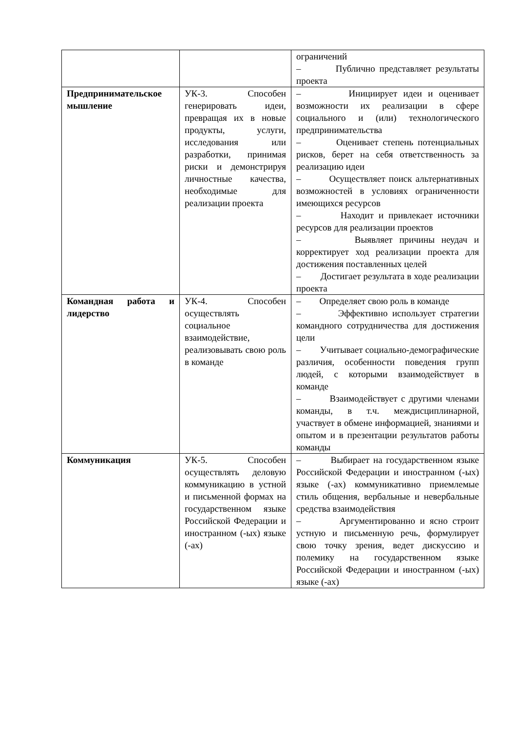| | | ограничений – Публично представляет результаты проекта |
| Предпринимательское мышление | УК-3. Способен генерировать идеи, превращая их в новые продукты, услуги, исследования или разработки, принимая риски и демонстрируя личностные качества, необходимые для реализации проекта | – Инициирует идеи и оценивает возможности их реализации в сфере социального и (или) технологического предпринимательства – Оценивает степень потенциальных рисков, берет на себя ответственность за реализацию идеи – Осуществляет поиск альтернативных возможностей в условиях ограниченности имеющихся ресурсов – Находит и привлекает источники ресурсов для реализации проектов – Выявляет причины неудач и корректирует ход реализации проекта для достижения поставленных целей – Достигает результата в ходе реализации проекта |
| Командная работа и лидерство | УК-4. Способен осуществлять социальное взаимодействие, реализовывать свою роль в команде | – Определяет свою роль в команде – Эффективно использует стратегии командного сотрудничества для достижения цели – Учитывает социально-демографические различия, особенности поведения групп людей, с которыми взаимодействует в команде – Взаимодействует с другими членами команды, в т.ч. междисциплинарной, участвует в обмене информацией, знаниями и опытом и в презентации результатов работы команды |
| Коммуникация | УК-5. Способен осуществлять деловую коммуникацию в устной и письменной формах на государственном языке Российской Федерации и иностранном (-ых) языке (-ах) | – Выбирает на государственном языке Российской Федерации и иностранном (-ых) языке (-ах) коммуникативно приемлемые стиль общения, вербальные и невербальные средства взаимодействия – Аргументированно и ясно строит устную и письменную речь, формулирует свою точку зрения, ведет дискуссию и полемику на государственном языке Российской Федерации и иностранном (-ых) языке (-ах) |